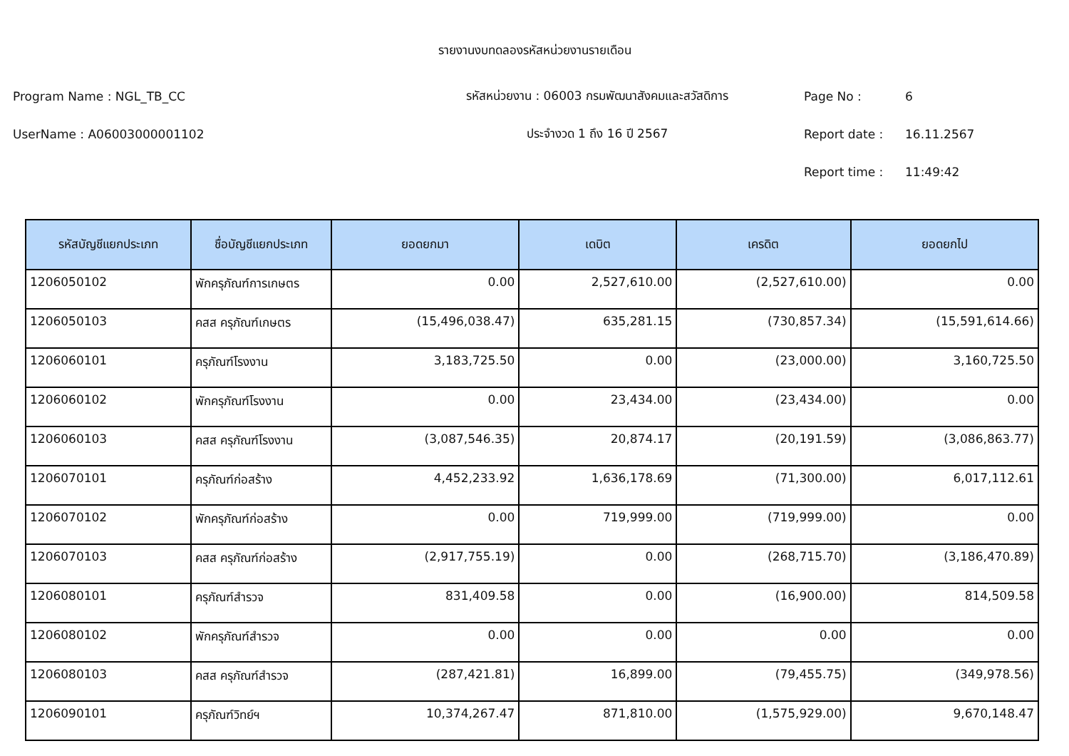รายงานงบทดลองรหัสหน่วยงานรายเดือน
Program Name : NGL_TB_CC รหัสหน่วยงาน : 06003 กรมพัฒนาสังคมและสวัสดิการ Page No : 6
UserName : A06003000001102 ประจำงวด 1 ถึง 16 ปี 2567 Report date : 16.11.2567
Report time : 11:49:42
| รหัสบัญชีแยกประเภท | ชื่อบัญชีแยกประเภท | ยอดยกมา | เดบิต | เครดิต | ยอดยกไป |
| --- | --- | --- | --- | --- | --- |
| 1206050102 | พักครุภัณฑ์การเกษตร | 0.00 | 2,527,610.00 | (2,527,610.00) | 0.00 |
| 1206050103 | คสส ครุภัณฑ์เกษตร | (15,496,038.47) | 635,281.15 | (730,857.34) | (15,591,614.66) |
| 1206060101 | ครุภัณฑ์โรงงาน | 3,183,725.50 | 0.00 | (23,000.00) | 3,160,725.50 |
| 1206060102 | พักครุภัณฑ์โรงงาน | 0.00 | 23,434.00 | (23,434.00) | 0.00 |
| 1206060103 | คสส ครุภัณฑ์โรงงาน | (3,087,546.35) | 20,874.17 | (20,191.59) | (3,086,863.77) |
| 1206070101 | ครุภัณฑ์ก่อสร้าง | 4,452,233.92 | 1,636,178.69 | (71,300.00) | 6,017,112.61 |
| 1206070102 | พักครุภัณฑ์ก่อสร้าง | 0.00 | 719,999.00 | (719,999.00) | 0.00 |
| 1206070103 | คสส ครุภัณฑ์ก่อสร้าง | (2,917,755.19) | 0.00 | (268,715.70) | (3,186,470.89) |
| 1206080101 | ครุภัณฑ์สำรวจ | 831,409.58 | 0.00 | (16,900.00) | 814,509.58 |
| 1206080102 | พักครุภัณฑ์สำรวจ | 0.00 | 0.00 | 0.00 | 0.00 |
| 1206080103 | คสส ครุภัณฑ์สำรวจ | (287,421.81) | 16,899.00 | (79,455.75) | (349,978.56) |
| 1206090101 | ครุภัณฑ์วิทย์ฯ | 10,374,267.47 | 871,810.00 | (1,575,929.00) | 9,670,148.47 |